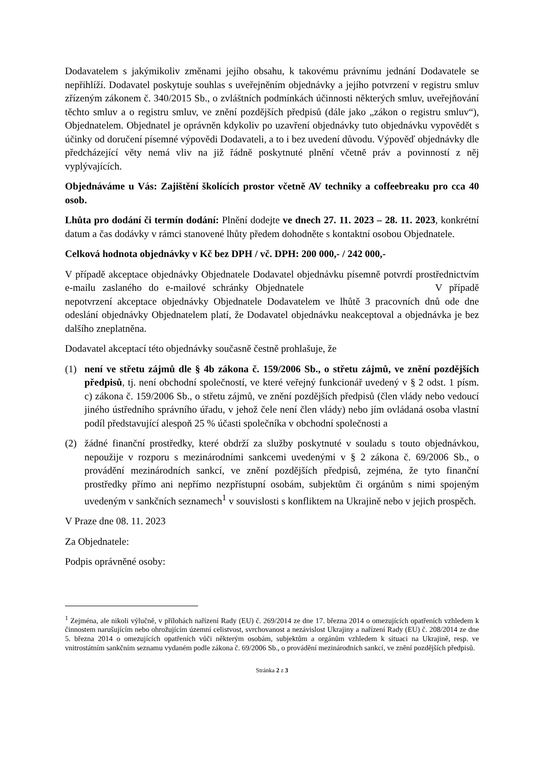Dodavatelem s jakýmikoliv změnami jejího obsahu, k takovému právnímu jednání Dodavatele se nepřihlíží. Dodavatel poskytuje souhlas s uveřejněním objednávky a jejího potvrzení v registru smluv zřízeným zákonem č. 340/2015 Sb., o zvláštních podmínkách účinnosti některých smluv, uveřejňování těchto smluv a o registru smluv, ve znění pozdějších předpisů (dále jako „zákon o registru smluv“), Objednatelem. Objednatel je oprávněn kdykoliv po uzavření objednávky tuto objednávku vypovědět s účinky od doručení písemné výpovědi Dodavateli, a to i bez uvedení důvodu. Výpověď objednávky dle předcházející věty nemá vliv na již řádně poskytnuté plnění včetně práv a povinností z něj vyplývajících.
Objednáváme u Vás: Zajištění školících prostor včetně AV techniky a coffeebreaku pro cca 40 osob.
Lhůta pro dodání či termín dodání: Plnění dodejte ve dnech 27. 11. 2023 – 28. 11. 2023, konkrétní datum a čas dodávky v rámci stanovené lhůty předem dohodněte s kontaktní osobou Objednatele.
Celková hodnota objednávky v Kč bez DPH / vč. DPH: 200 000,- / 242 000,-
V případě akceptace objednávky Objednatele Dodavatel objednávku písemně potvrdí prostřednictvím e-mailu zaslaného do e-mailové schránky Objednatele V případě nepotvrzení akceptace objednávky Objednatele Dodavatelem ve lhůtě 3 pracovních dnů ode dne odeslání objednávky Objednatelem platí, že Dodavatel objednávku neakceptoval a objednávka je bez dalšího zneplatněna.
Dodavatel akceptací této objednávky současně čestně prohlašuje, že
(1) není ve střetu zájmů dle § 4b zákona č. 159/2006 Sb., o střetu zájmů, ve znění pozdějších předpisů, tj. není obchodní společností, ve které veřejný funkcionář uvedený v § 2 odst. 1 písm. c) zákona č. 159/2006 Sb., o střetu zájmů, ve znění pozdějších předpisů (člen vlády nebo vedoucí jiného ústředního správního úřadu, v jehož čele není člen vlády) nebo jím ovládaná osoba vlastní podíl představující alespoň 25 % účasti společníka v obchodní společnosti a
(2) žádné finanční prostředky, které obdrží za služby poskytnuté v souladu s touto objednávkou, nepoužije v rozporu s mezinárodními sankcemi uvedenými v § 2 zákona č. 69/2006 Sb., o provádění mezinárodních sankcí, ve znění pozdějších předpisů, zejména, že tyto finanční prostředky přímo ani nepřímo nezpřístupní osobám, subjektům či orgánům s nimi spojeným uvedeným v sankčních seznamech<sup>1</sup> v souvislosti s konfliktem na Ukrajině nebo v jejich prospěch.
V Praze dne 08. 11. 2023
Za Objednatele:
Podpis oprávněné osoby:
<sup>1</sup> Zejména, ale nikoli výlučně, v přílohách nařízení Rady (EU) č. 269/2014 ze dne 17. března 2014 o omezujících opatřeních vzhledem k činnostem narušujícím nebo ohrožujícím územní celistvost, svrchovanost a nezávislost Ukrajiny a nařízení Rady (EU) č. 208/2014 ze dne 5. března 2014 o omezujících opatřeních vůči některým osobám, subjektům a orgánům vzhledem k situaci na Ukrajině, resp. ve vnitrostátním sankčním seznamu vydaném podle zákona č. 69/2006 Sb., o provádění mezinárodních sankcí, ve znění pozdějších předpisů.
Stránka 2 z 3